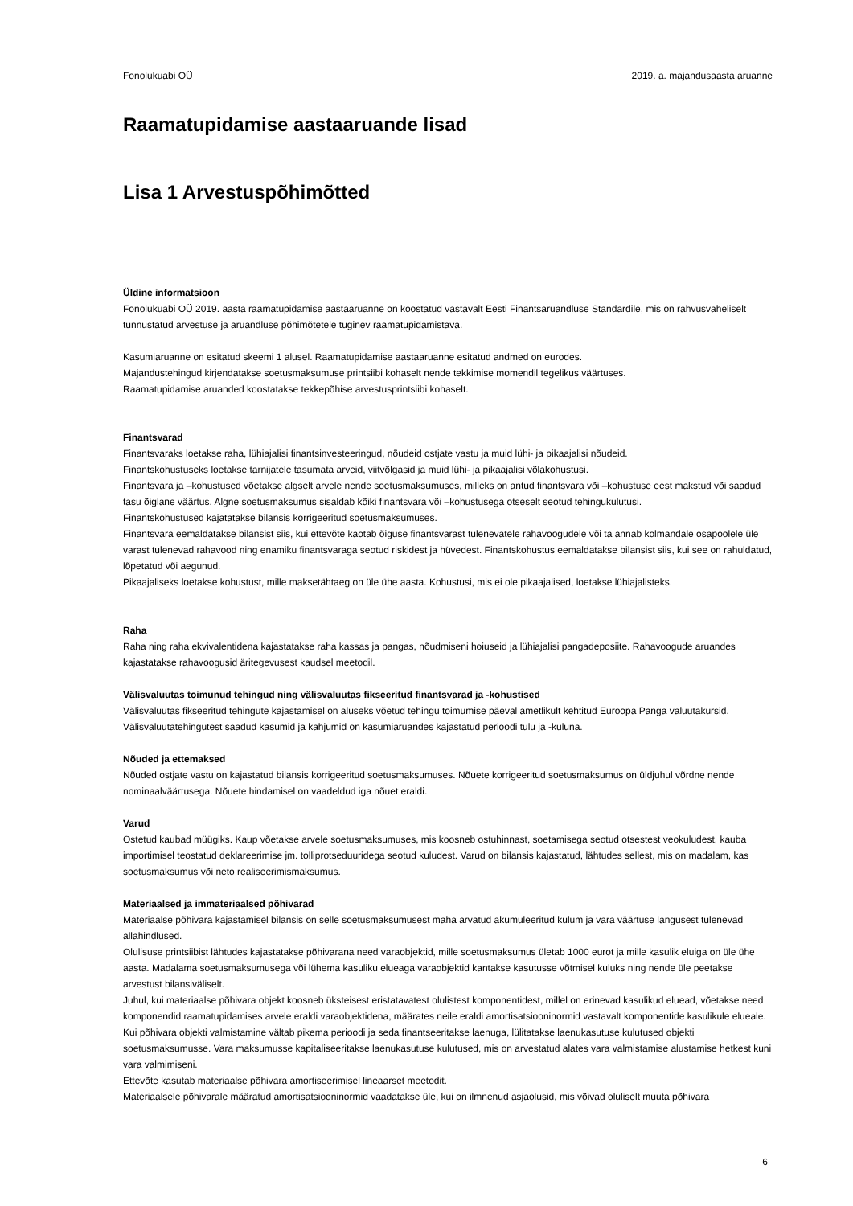Fonolukuabi OÜ 2019. a. majandusaasta aruanne
Raamatupidamise aastaaruande lisad
Lisa 1 Arvestuspõhimõtted
Üldine informatsioon
Fonolukuabi OÜ 2019. aasta raamatupidamise aastaaruanne on koostatud vastavalt Eesti Finantsaruandluse Standardile, mis on rahvusvaheliselt tunnustatud arvestuse ja aruandluse põhimõtetele tuginev raamatupidamistava.
Kasumiaruanne on esitatud skeemi 1 alusel. Raamatupidamise aastaaruanne esitatud andmed on eurodes.
Majandustehingud kirjendatakse soetusmaksumuse printsiibi kohaselt nende tekkimise momendil tegelikus väärtuses.
Raamatupidamise aruanded koostatakse tekkepõhise arvestusprintsiibi kohaselt.
Finantsvarad
Finantsvaraks loetakse raha, lühiajalisi finantsinvesteeringud, nõudeid ostjate vastu ja muid lühi- ja pikaajalisi nõudeid.
Finantskohustuseks loetakse tarnijatele tasumata arveid, viitvõlgasid ja muid lühi- ja pikaajalisi võlakohustusi.
Finantsvara ja –kohustused võetakse algselt arvele nende soetusmaksumuses, milleks on antud finantsvara või –kohustuse eest makstud või saadud tasu õiglane väärtus. Algne soetusmaksumus sisaldab kõiki finantsvara või –kohustusega otseselt seotud tehingukulutusi.
Finantskohustused kajatatakse bilansis korrigeeritud soetusmaksumuses.
Finantsvara eemaldatakse bilansist siis, kui ettevõte kaotab õiguse finantsvarast tulenevatele rahavoogudele või ta annab kolmandale osapoolele üle varast tulenevad rahavood ning enamiku finantsvaraga seotud riskidest ja hüvedest. Finantskohustus eemaldatakse bilansist siis, kui see on rahuldatud, lõpetatud või aegunud.
Pikaajaliseks loetakse kohustust, mille maksetähtaeg on üle ühe aasta. Kohustusi, mis ei ole pikaajalised, loetakse lühiajalisteks.
Raha
Raha ning raha ekvivalentidena kajastatakse raha kassas ja pangas, nõudmiseni hoiuseid ja lühiajalisi pangadeposiite. Rahavoogude aruandes kajastatakse rahavoogusid äritegevusest kaudsel meetodil.
Välisvaluutas toimunud tehingud ning välisvaluutas fikseeritud finantsvarad ja -kohustised
Välisvaluutas fikseeritud tehingute kajastamisel on aluseks võetud tehingu toimumise päeval ametlikult kehtitud Euroopa Panga valuutakursid. Välisvaluutatehingutest saadud kasumid ja kahjumid on kasumiaruandes kajastatud perioodi tulu ja -kuluna.
Nõuded ja ettemaksed
Nõuded ostjate vastu on kajastatud bilansis korrigeeritud soetusmaksumuses. Nõuete korrigeeritud soetusmaksumus on üldjuhul võrdne nende nominaalväärtusega. Nõuete hindamisel on vaadeldud iga nõuet eraldi.
Varud
Ostetud kaubad müügiks. Kaup võetakse arvele soetusmaksumuses, mis koosneb ostuhinnast, soetamisega seotud otsestest veokuludest, kauba importimisel teostatud deklareerimise jm. tolliprotseduuridega seotud kuludest. Varud on bilansis kajastatud, lähtudes sellest, mis on madalam, kas soetusmaksumus või neto realiseerimismaksumus.
Materiaalsed ja immateriaalsed põhivarad
Materiaalse põhivara kajastamisel bilansis on selle soetusmaksumusest maha arvatud akumuleeritud kulum ja vara väärtuse langusest tulenevad allahindlused.
Olulisuse printsiibist lähtudes kajastatakse põhivarana need varaobjektid, mille soetusmaksumus ületab 1000 eurot ja mille kasulik eluiga on üle ühe aasta. Madalama soetusmaksumusega või lühema kasuliku elueaga varaobjektid kantakse kasutusse võtmisel kuluks ning nende üle peetakse arvestust bilansiväliselt.
Juhul, kui materiaalse põhivara objekt koosneb üksteisest eristatavatest olulistest komponentidest, millel on erinevad kasulikud eluead, võetakse need komponendid raamatupidamises arvele eraldi varaobjektidena, määrates neile eraldi amortisatsiooninormid vastavalt komponentide kasulikule elueale.
Kui põhivara objekti valmistamine vältab pikema perioodi ja seda finantseeritakse laenuga, lülitatakse laenukasutuse kulutused objekti soetusmaksumusse. Vara maksumusse kapitaliseeritakse laenukasutuse kulutused, mis on arvestatud alates vara valmistamise alustamise hetkest kuni vara valmimiseni.
Ettevõte kasutab materiaalse põhivara amortiseerimisel lineaarset meetodit.
Materiaalsele põhivarale määratud amortisatsiooninormid vaadatakse üle, kui on ilmnenud asjaolusid, mis võivad oluliselt muuta põhivara
6